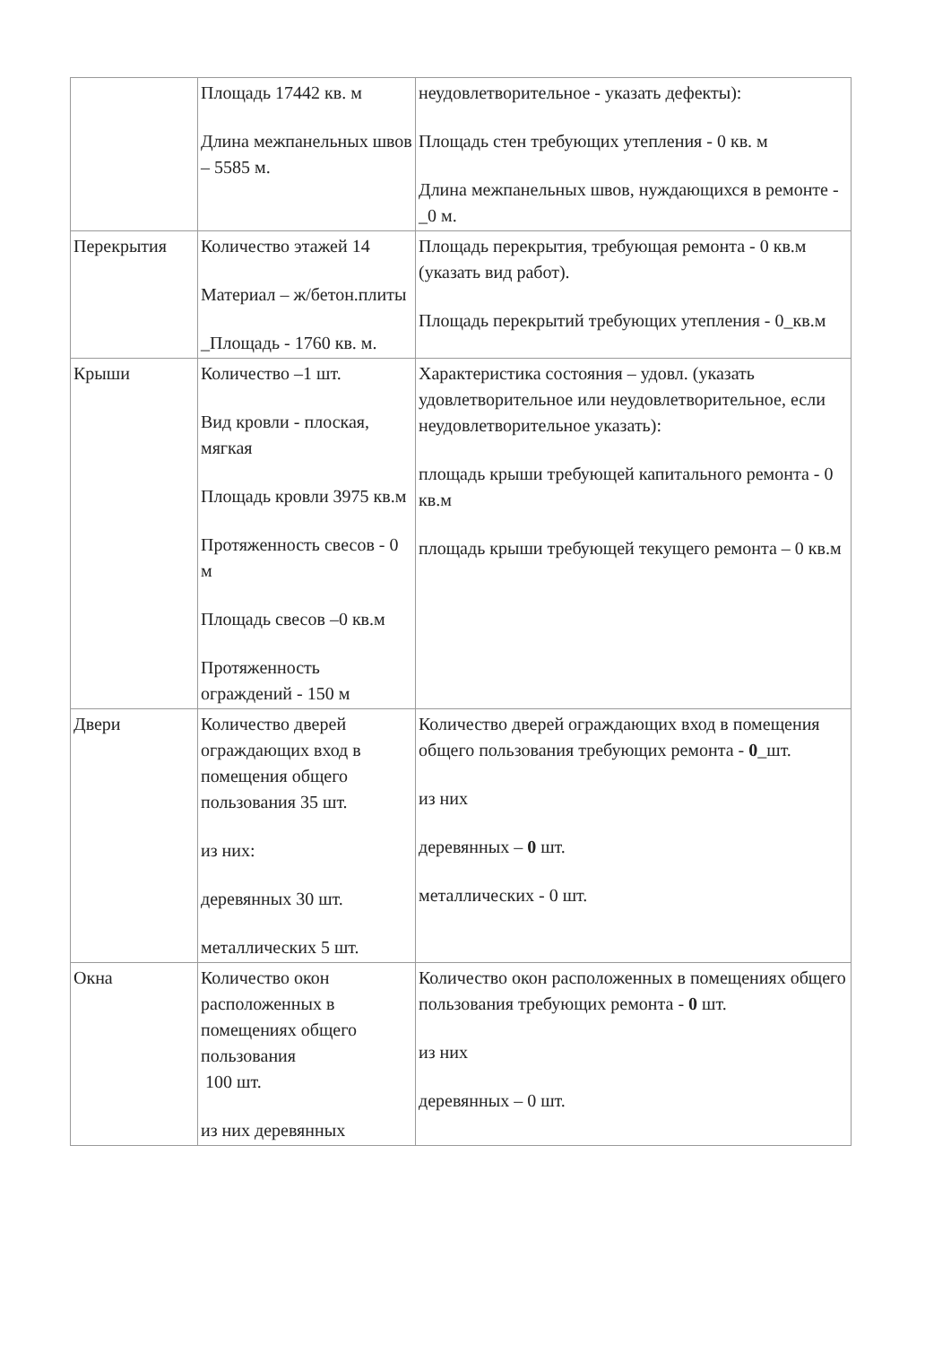| | Площадь 17442 кв. м Длина межпанельных швов – 5585 м. | неудовлетворительное - указать дефекты): Площадь стен требующих утепления - 0 кв. м Длина межпанельных швов, нуждающихся в ремонте - _0 м. |
| Перекрытия | Количество этажей 14 Материал – ж/бетон.плиты _Площадь - 1760 кв. м. | Площадь перекрытия, требующая ремонта - 0 кв.м (указать вид работ). Площадь перекрытий требующих утепления - 0_кв.м |
| Крыши | Количество –1 шт. Вид кровли - плоская, мягкая Площадь кровли 3975 кв.м Протяженность свесов - 0 м Площадь свесов –0 кв.м Протяженность ограждений - 150 м | Характеристика состояния – удовл. (указать удовлетворительное или неудовлетворительное, если неудовлетворительное указать): площадь крыши требующей капитального ремонта - 0 кв.м площадь крыши требующей текущего ремонта – 0 кв.м |
| Двери | Количество дверей ограждающих вход в помещения общего пользования 35 шт. из них: деревянных 30 шт. металлических 5 шт. | Количество дверей ограждающих вход в помещения общего пользования требующих ремонта - 0 _шт. из них деревянных – 0 шт. металлических - 0 шт. |
| Окна | Количество окон расположенных в помещениях общего пользования 100 шт. из них деревянных | Количество окон расположенных в помещениях общего пользования требующих ремонта - 0 шт. из них деревянных – 0 шт. |